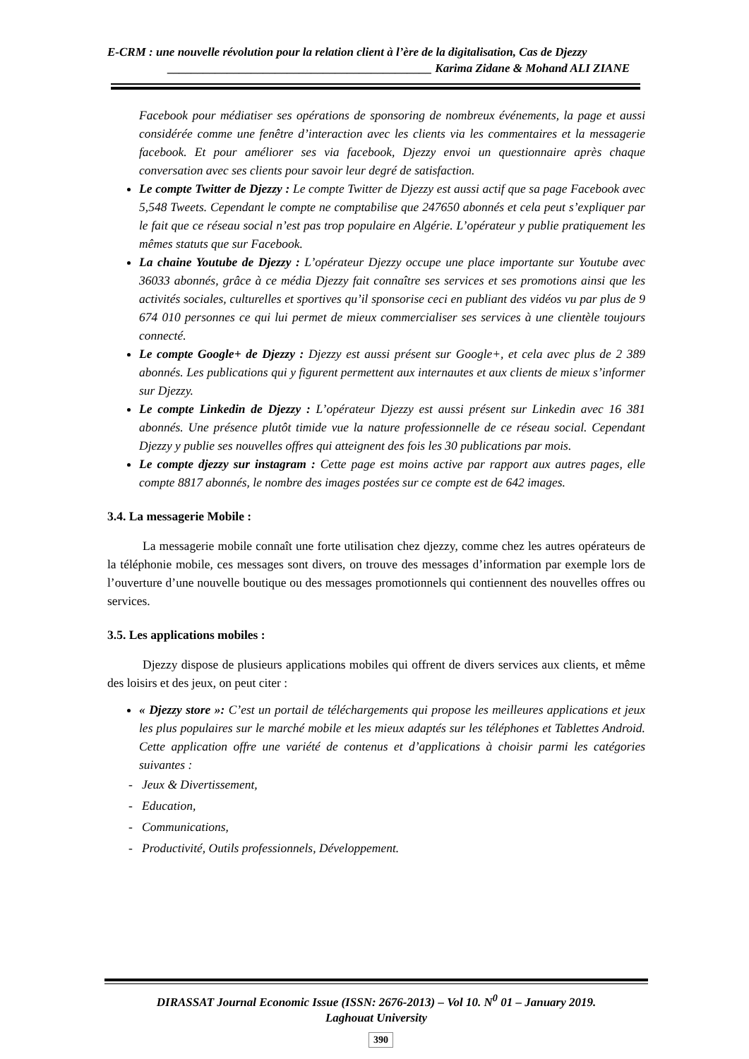E-CRM : une nouvelle révolution pour la relation client à l’ère de la digitalisation, Cas de Djezzy
____________________________________________ Karima Zidane & Mohand ALI ZIANE
Facebook pour médiatiser ses opérations de sponsoring de nombreux événements, la page et aussi considérée comme une fenêtre d’interaction avec les clients via les commentaires et la messagerie facebook. Et pour améliorer ses via facebook, Djezzy envoi un questionnaire après chaque conversation avec ses clients pour savoir leur degré de satisfaction.
Le compte Twitter de Djezzy : Le compte Twitter de Djezzy est aussi actif que sa page Facebook avec 5,548 Tweets. Cependant le compte ne comptabilise que 247650 abonnés et cela peut s’expliquer par le fait que ce réseau social n’est pas trop populaire en Algérie. L’opérateur y publie pratiquement les mêmes statuts que sur Facebook.
La chaine Youtube de Djezzy : L’opérateur Djezzy occupe une place importante sur Youtube avec 36033 abonnés, grâce à ce média Djezzy fait connaître ses services et ses promotions ainsi que les activités sociales, culturelles et sportives qu’il sponsorise ceci en publiant des vidéos vu par plus de 9 674 010 personnes ce qui lui permet de mieux commercialiser ses services à une clientèle toujours connecté.
Le compte Google+ de Djezzy : Djezzy est aussi présent sur Google+, et cela avec plus de 2 389 abonnés. Les publications qui y figurent permettent aux internautes et aux clients de mieux s’informer sur Djezzy.
Le compte Linkedin de Djezzy : L’opérateur Djezzy est aussi présent sur Linkedin avec 16 381 abonnés. Une présence plutôt timide vue la nature professionnelle de ce réseau social. Cependant Djezzy y publie ses nouvelles offres qui atteignent des fois les 30 publications par mois.
Le compte djezzy sur instagram : Cette page est moins active par rapport aux autres pages, elle compte 8817 abonnés, le nombre des images postées sur ce compte est de 642 images.
3.4. La messagerie Mobile :
La messagerie mobile connaît une forte utilisation chez djezzy, comme chez les autres opérateurs de la téléphonie mobile, ces messages sont divers, on trouve des messages d’information par exemple lors de l’ouverture d’une nouvelle boutique ou des messages promotionnels qui contiennent des nouvelles offres ou services.
3.5. Les applications mobiles :
Djezzy dispose de plusieurs applications mobiles qui offrent de divers services aux clients, et même des loisirs et des jeux, on peut citer :
« Djezzy store »: C’est un portail de téléchargements qui propose les meilleures applications et jeux les plus populaires sur le marché mobile et les mieux adaptés sur les téléphones et Tablettes Android. Cette application offre une variété de contenus et d’applications à choisir parmi les catégories suivantes :
- Jeux & Divertissement,
- Education,
- Communications,
- Productivité, Outils professionnels, Développement.
DIRASSAT Journal Economic Issue (ISSN: 2676-2013) – Vol 10. N<sup>0</sup> 01 – January 2019.
Laghouat University
390